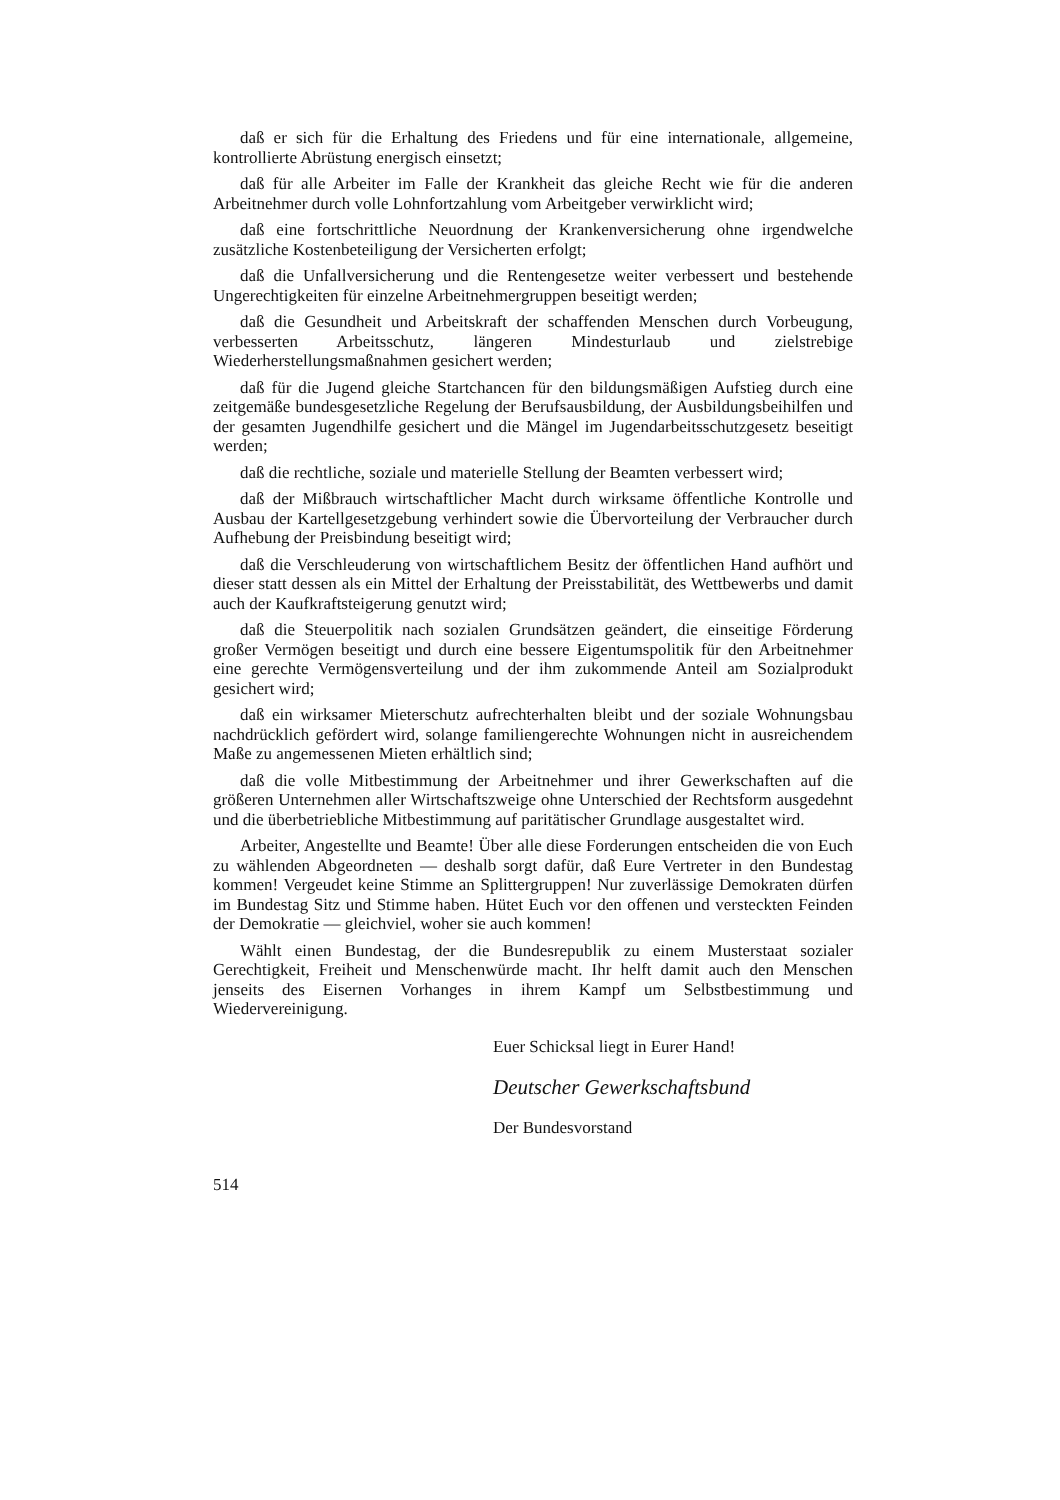daß er sich für die Erhaltung des Friedens und für eine internationale, allgemeine, kontrollierte Abrüstung energisch einsetzt;
daß für alle Arbeiter im Falle der Krankheit das gleiche Recht wie für die anderen Arbeitnehmer durch volle Lohnfortzahlung vom Arbeitgeber verwirklicht wird;
daß eine fortschrittliche Neuordnung der Krankenversicherung ohne irgendwelche zusätzliche Kostenbeteiligung der Versicherten erfolgt;
daß die Unfallversicherung und die Rentengesetze weiter verbessert und bestehende Ungerechtigkeiten für einzelne Arbeitnehmergruppen beseitigt werden;
daß die Gesundheit und Arbeitskraft der schaffenden Menschen durch Vorbeugung, verbesserten Arbeitsschutz, längeren Mindesturlaub und zielstrebige Wiederherstellungsmaßnahmen gesichert werden;
daß für die Jugend gleiche Startchancen für den bildungsmäßigen Aufstieg durch eine zeitgemäße bundesgesetzliche Regelung der Berufsausbildung, der Ausbildungsbeihilfen und der gesamten Jugendhilfe gesichert und die Mängel im Jugendarbeitsschutzgesetz beseitigt werden;
daß die rechtliche, soziale und materielle Stellung der Beamten verbessert wird;
daß der Mißbrauch wirtschaftlicher Macht durch wirksame öffentliche Kontrolle und Ausbau der Kartellgesetzgebung verhindert sowie die Übervorteilung der Verbraucher durch Aufhebung der Preisbindung beseitigt wird;
daß die Verschleuderung von wirtschaftlichem Besitz der öffentlichen Hand aufhört und dieser statt dessen als ein Mittel der Erhaltung der Preisstabilität, des Wettbewerbs und damit auch der Kaufkraftsteigerung genutzt wird;
daß die Steuerpolitik nach sozialen Grundsätzen geändert, die einseitige Förderung großer Vermögen beseitigt und durch eine bessere Eigentumspolitik für den Arbeitnehmer eine gerechte Vermögensverteilung und der ihm zukommende Anteil am Sozialprodukt gesichert wird;
daß ein wirksamer Mieterschutz aufrechterhalten bleibt und der soziale Wohnungsbau nachdrücklich gefördert wird, solange familiengerechte Wohnungen nicht in ausreichendem Maße zu angemessenen Mieten erhältlich sind;
daß die volle Mitbestimmung der Arbeitnehmer und ihrer Gewerkschaften auf die größeren Unternehmen aller Wirtschaftszweige ohne Unterschied der Rechtsform ausgedehnt und die überbetriebliche Mitbestimmung auf paritätischer Grundlage ausgestaltet wird.
Arbeiter, Angestellte und Beamte! Über alle diese Forderungen entscheiden die von Euch zu wählenden Abgeordneten — deshalb sorgt dafür, daß Eure Vertreter in den Bundestag kommen! Vergeudet keine Stimme an Splittergruppen! Nur zuverlässige Demokraten dürfen im Bundestag Sitz und Stimme haben. Hütet Euch vor den offenen und versteckten Feinden der Demokratie — gleichviel, woher sie auch kommen!
Wählt einen Bundestag, der die Bundesrepublik zu einem Musterstaat sozialer Gerechtigkeit, Freiheit und Menschenwürde macht. Ihr helft damit auch den Menschen jenseits des Eisernen Vorhanges in ihrem Kampf um Selbstbestimmung und Wiedervereinigung.
Euer Schicksal liegt in Eurer Hand!
Deutscher Gewerkschaftsbund
Der Bundesvorstand
514